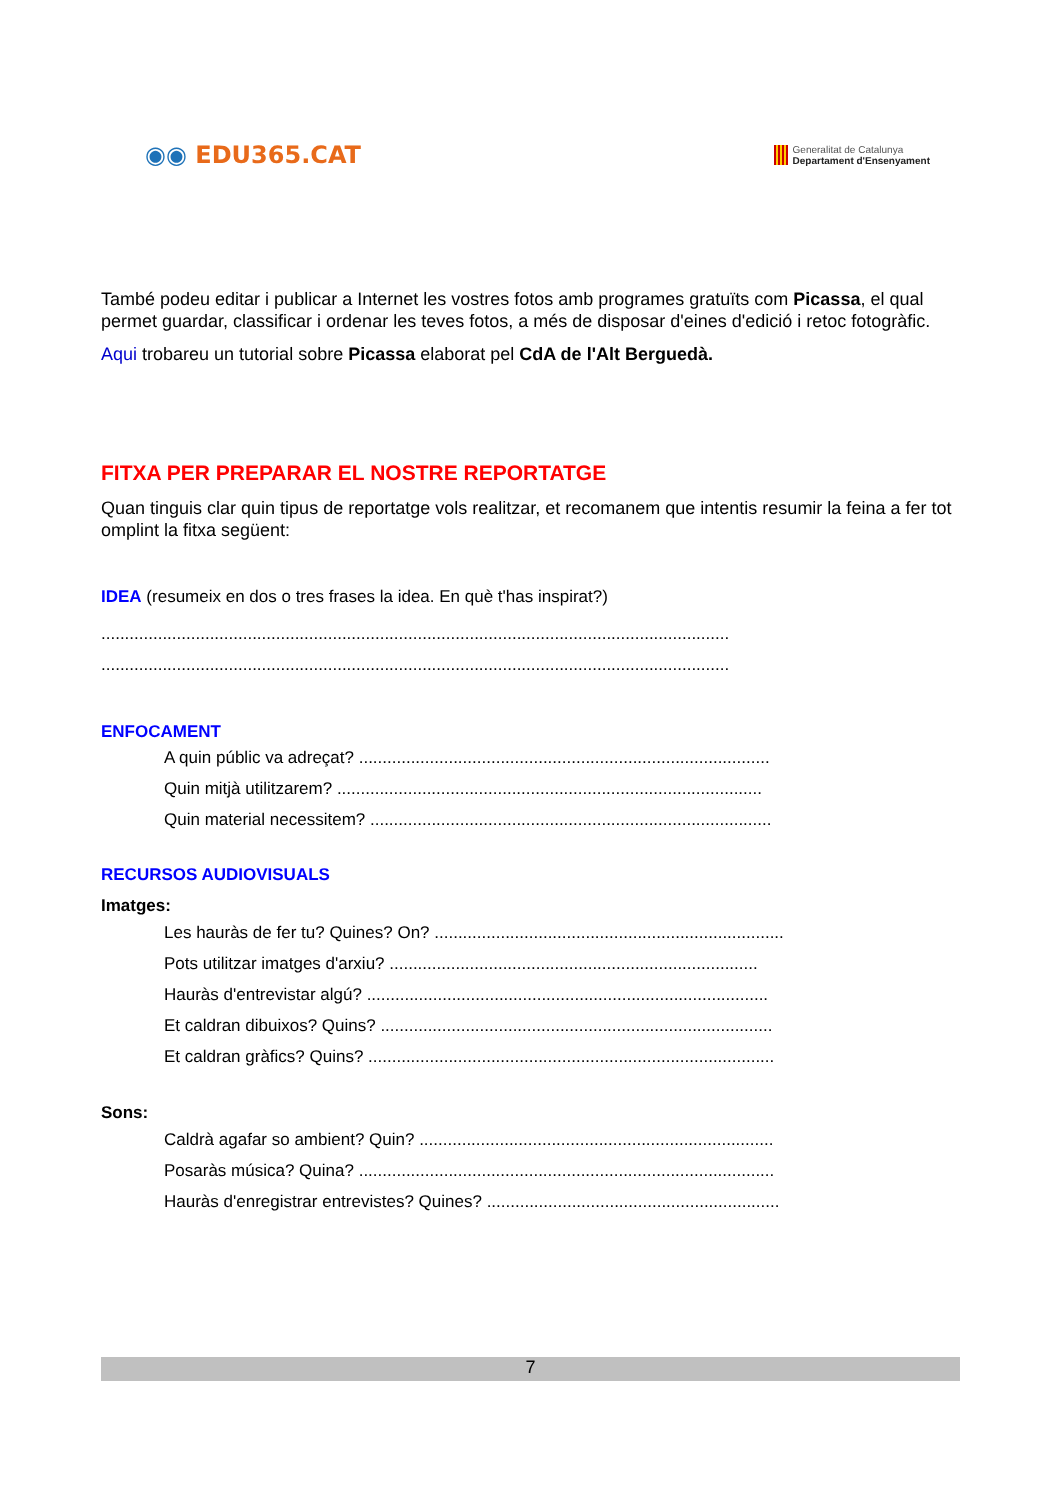◉◉ EDU365.CAT
Generalitat de Catalunya
Departament d'Ensenyament
També podeu editar i publicar a Internet les vostres fotos amb programes gratuïts com Picassa, el qual permet guardar, classificar i ordenar les teves fotos, a més de disposar d'eines d'edició i retoc fotogràfic.
Aqui trobareu un tutorial sobre Picassa elaborat pel CdA de l'Alt Berguedà.
FITXA PER PREPARAR EL NOSTRE REPORTATGE
Quan tinguis clar quin tipus de reportatge vols realitzar, et recomanem que intentis resumir la feina a fer tot omplint la fitxa següent:
IDEA (resumeix en dos o tres frases la idea. En què t'has inspirat?)
.....................................................................................................................................
.....................................................................................................................................
ENFOCAMENT
A quin públic va adreçat? .......................................................................................
Quin mitjà utilitzarem? ..........................................................................................
Quin material necessitem? .....................................................................................
RECURSOS AUDIOVISUALS
Imatges:
Les hauràs de fer tu? Quines? On? ..........................................................................
Pots utilitzar imatges d'arxiu? ..............................................................................
Hauràs d'entrevistar algú? .....................................................................................
Et caldran dibuixos? Quins? ...................................................................................
Et caldran gràfics? Quins? ......................................................................................
Sons:
Caldrà agafar so ambient? Quin? ...........................................................................
Posaràs música? Quina? ........................................................................................
Hauràs d'enregistrar entrevistes? Quines? ..............................................................
7